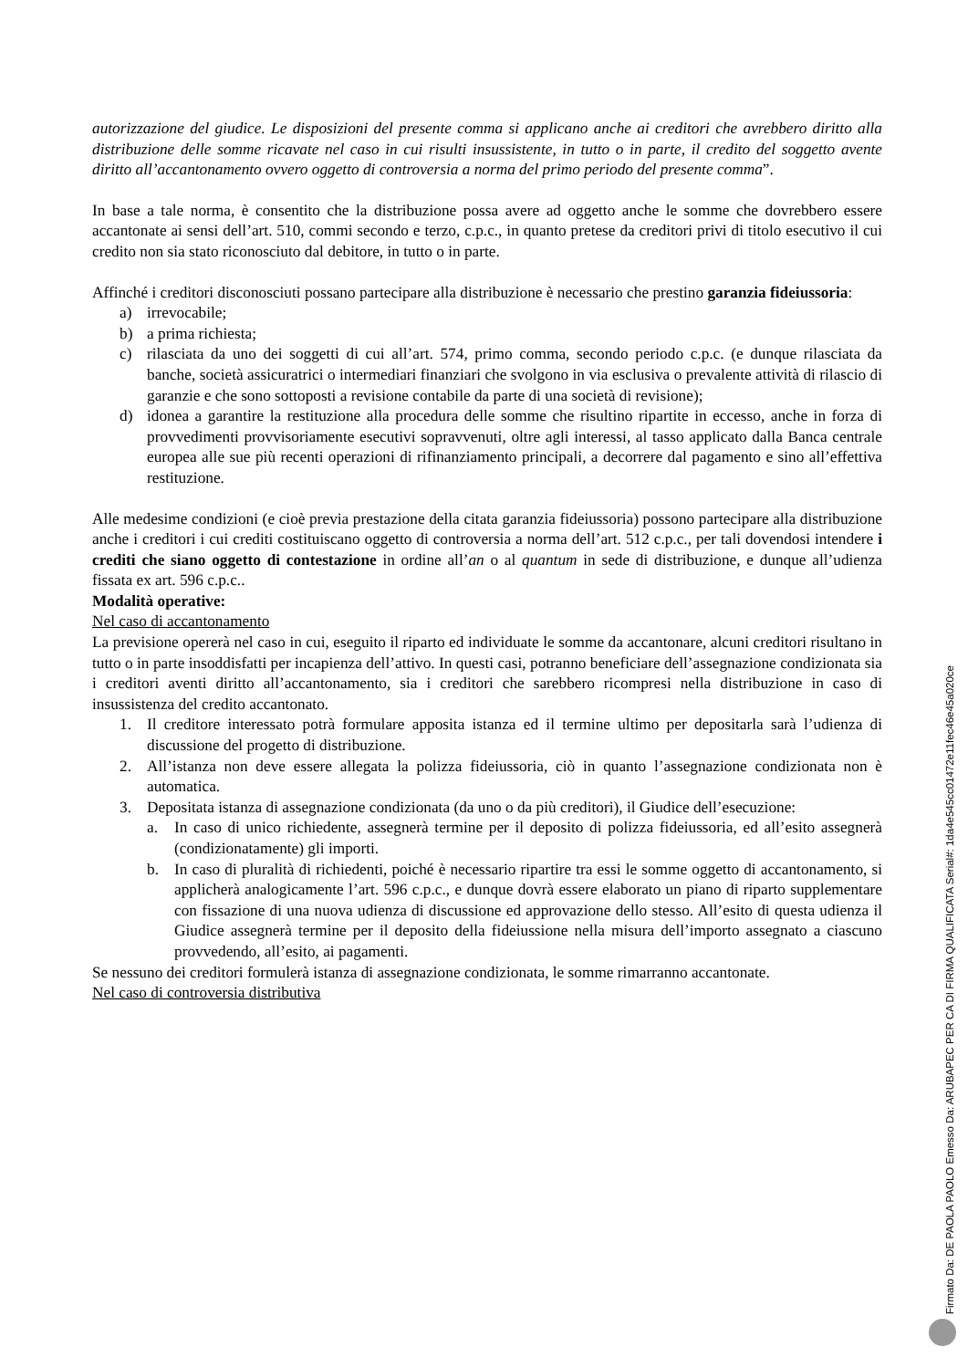autorizzazione del giudice. Le disposizioni del presente comma si applicano anche ai creditori che avrebbero diritto alla distribuzione delle somme ricavate nel caso in cui risulti insussistente, in tutto o in parte, il credito del soggetto avente diritto all’accantonamento ovvero oggetto di controversia a norma del primo periodo del presente comma”.
In base a tale norma, è consentito che la distribuzione possa avere ad oggetto anche le somme che dovrebbero essere accantonate ai sensi dell’art. 510, commi secondo e terzo, c.p.c., in quanto pretese da creditori privi di titolo esecutivo il cui credito non sia stato riconosciuto dal debitore, in tutto o in parte.
Affinché i creditori disconosciuti possano partecipare alla distribuzione è necessario che prestino garanzia fideiussoria:
a) irrevocabile;
b) a prima richiesta;
c) rilasciata da uno dei soggetti di cui all’art. 574, primo comma, secondo periodo c.p.c. (e dunque rilasciata da banche, società assicuratrici o intermediari finanziari che svolgono in via esclusiva o prevalente attività di rilascio di garanzie e che sono sottoposti a revisione contabile da parte di una società di revisione);
d) idonea a garantire la restituzione alla procedura delle somme che risultino ripartite in eccesso, anche in forza di provvedimenti provvisoriamente esecutivi sopravvenuti, oltre agli interessi, al tasso applicato dalla Banca centrale europea alle sue più recenti operazioni di rifinanziamento principali, a decorrere dal pagamento e sino all’effettiva restituzione.
Alle medesime condizioni (e cioè previa prestazione della citata garanzia fideiussoria) possono partecipare alla distribuzione anche i creditori i cui crediti costituiscano oggetto di controversia a norma dell’art. 512 c.p.c., per tali dovendosi intendere i crediti che siano oggetto di contestazione in ordine all’an o al quantum in sede di distribuzione, e dunque all’udienza fissata ex art. 596 c.p.c..
Modalità operative:
Nel caso di accantonamento
La previsione opererà nel caso in cui, eseguito il riparto ed individuate le somme da accantonare, alcuni creditori risultano in tutto o in parte insoddisfatti per incapienza dell’attivo. In questi casi, potranno beneficiare dell’assegnazione condizionata sia i creditori aventi diritto all’accantonamento, sia i creditori che sarebbero ricompresi nella distribuzione in caso di insussistenza del credito accantonato.
1. Il creditore interessato potrà formulare apposita istanza ed il termine ultimo per depositarla sarà l’udienza di discussione del progetto di distribuzione.
2. All’istanza non deve essere allegata la polizza fideiussoria, ciò in quanto l’assegnazione condizionata non è automatica.
3. Depositata istanza di assegnazione condizionata (da uno o da più creditori), il Giudice dell’esecuzione:
a. In caso di unico richiedente, assegnerà termine per il deposito di polizza fideiussoria, ed all’esito assegnerà (condizionatamente) gli importi.
b. In caso di pluralità di richiedenti, poiché è necessario ripartire tra essi le somme oggetto di accantonamento, si applicherà analogicamente l’art. 596 c.p.c., e dunque dovrà essere elaborato un piano di riparto supplementare con fissazione di una nuova udienza di discussione ed approvazione dello stesso. All’esito di questa udienza il Giudice assegnerà termine per il deposito della fideiussione nella misura dell’importo assegnato a ciascuno provvedendo, all’esito, ai pagamenti.
Se nessuno dei creditori formulerà istanza di assegnazione condizionata, le somme rimarranno accantonate.
Nel caso di controversia distributiva
Firmato Da: DE PAOLA PAOLO Emesso Da: ARUBAPEC PER CA DI FIRMA QUALIFICATA Serial#: 1da4e545cc01472e11fec46e45a020ce